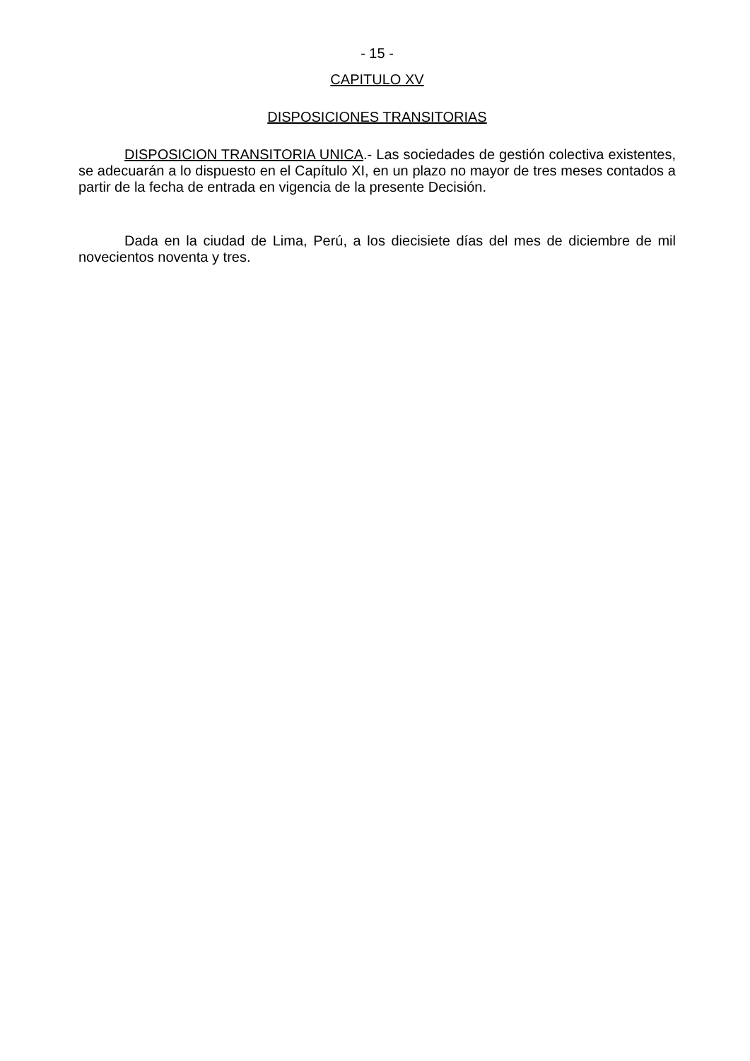- 15 -
CAPITULO XV
DISPOSICIONES TRANSITORIAS
DISPOSICION TRANSITORIA UNICA.- Las sociedades de gestión colectiva existentes, se adecuarán a lo dispuesto en el Capítulo XI, en un plazo no mayor de tres meses contados a partir de la fecha de entrada en vigencia de la presente Decisión.
Dada en la ciudad de Lima, Perú, a los diecisiete días del mes de diciembre de mil novecientos noventa y tres.